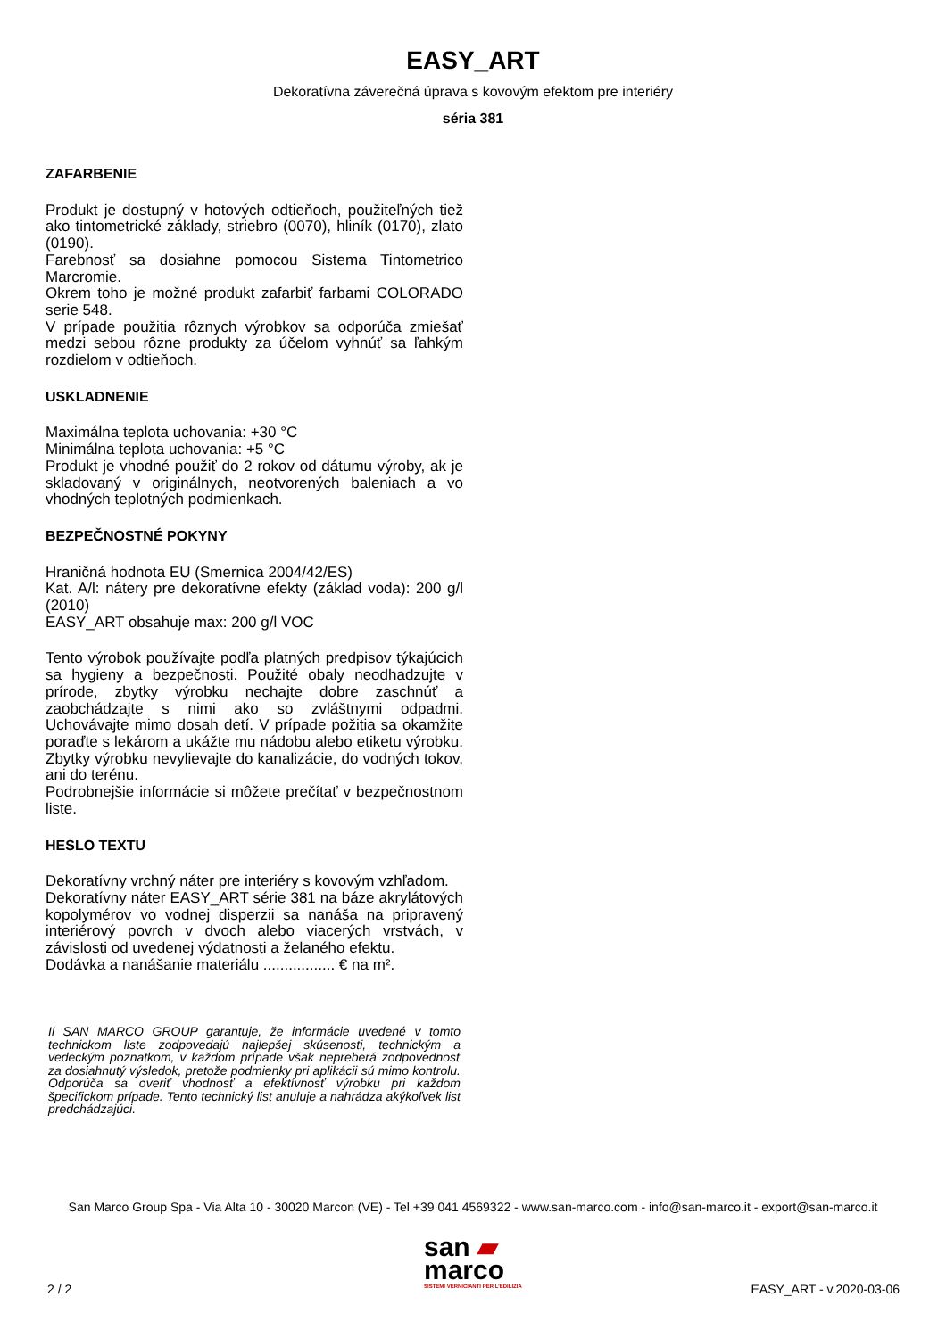EASY_ART
Dekoratívna záverečná úprava s kovovým efektom pre interiéry
séria 381
ZAFARBENIE
Produkt je dostupný v hotových odtieňoch, použiteľných tiež ako tintometrické základy, striebro (0070), hliník (0170), zlato (0190).
Farebnosť sa dosiahne pomocou Sistema Tintometrico Marcromie.
Okrem toho je možné produkt zafarbiť farbami COLORADO serie 548.
V prípade použitia rôznych výrobkov sa odporúča zmiešať medzi sebou rôzne produkty za účelom vyhnúť sa ľahkým rozdielom v odtieňoch.
USKLADNENIE
Maximálna teplota uchovania: +30 °C
Minimálna teplota uchovania: +5 °C
Produkt je vhodné použiť do 2 rokov od dátumu výroby, ak je skladovaný v originálnych, neotvorených baleniach a vo vhodných teplotných podmienkach.
BEZPEČNOSTNÉ POKYNY
Hraničná hodnota EU (Smernica 2004/42/ES)
Kat. A/l: nátery pre dekoratívne efekty (základ voda): 200 g/l (2010)
EASY_ART obsahuje max: 200 g/l VOC
Tento výrobok používajte podľa platných predpisov týkajúcich sa hygieny a bezpečnosti. Použité obaly neodhadzujte v prírode, zbytky výrobku nechajte dobre zaschnúť a zaobchádzajte s nimi ako so zvláštnymi odpadmi. Uchovávajte mimo dosah detí. V prípade požitia sa okamžite poraďte s lekárom a ukážte mu nádobu alebo etiketu výrobku. Zbytky výrobku nevylievajte do kanalizácie, do vodných tokov, ani do terénu.
Podrobnejšie informácie si môžete prečítať v bezpečnostnom liste.
HESLO TEXTU
Dekoratívny vrchný náter pre interiéry s kovovým vzhľadom.
Dekoratívny náter EASY_ART série 381 na báze akrylátových kopolymérov vo vodnej disperzii sa nanáša na pripravený interiérový povrch v dvoch alebo viacerých vrstvách, v závislosti od uvedenej výdatnosti a želaného efektu.
Dodávka a nanášanie materiálu ................. € na m².
Il SAN MARCO GROUP garantuje, že informácie uvedené v tomto technickom liste zodpovedajú najlepšej skúsenosti, technickým a vedeckým poznatkom, v každom prípade však nepreberá zodpovednosť za dosiahnutý výsledok, pretože podmienky pri aplikácii sú mimo kontrolu. Odporúča sa overiť vhodnosť a efektívnosť výrobku pri každom špecifickom prípade. Tento technický list anuluje a nahrádza akýkoľvek list predchádzajúci.
San Marco Group Spa - Via Alta 10 - 30020 Marcon (VE) - Tel +39 041 4569322 - www.san-marco.com - info@san-marco.it - export@san-marco.it
san ▰
marco
SISTEMI VERNICIANTI PER L'EDILIZIA
2 / 2 EASY_ART - v.2020-03-06